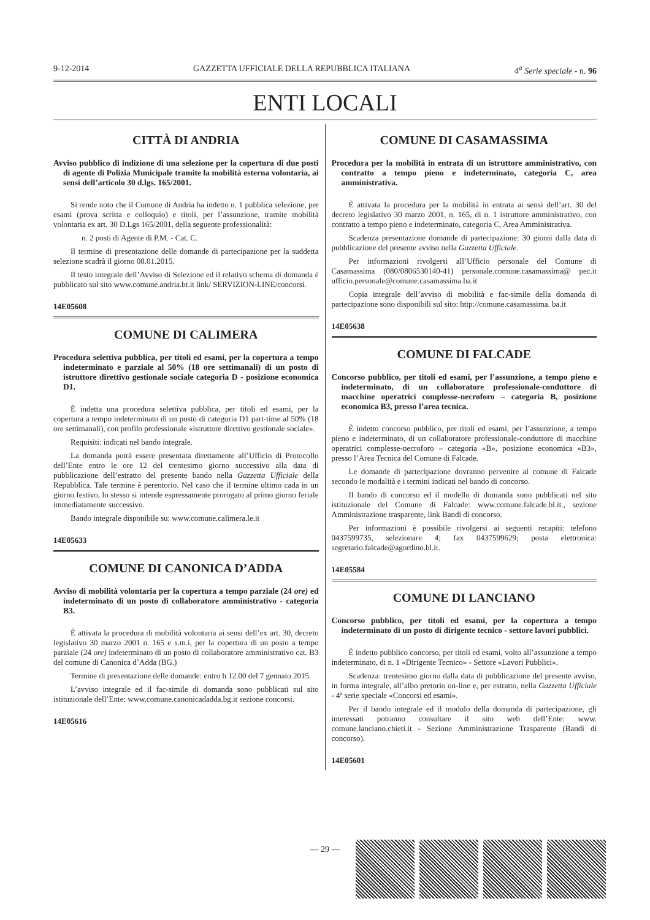9-12-2014 GAZZETTA UFFICIALE DELLA REPUBBLICA ITALIANA 4<sup>a</sup> Serie speciale - n. 96
ENTI LOCALI
CITTÀ DI ANDRIA
Avviso pubblico di indizione di una selezione per la copertura di due posti di agente di Polizia Municipale tramite la mobilità esterna volontaria, ai sensi dell’articolo 30 d.lgs. 165/2001.
Si rende noto che il Comune di Andria ha indetto n. 1 pubblica selezione, per esami (prova scritta e colloquio) e titoli, per l’assunzione, tramite mobilità volontaria ex art. 30 D.Lgs 165/2001, della seguente professionalità:
n. 2 posti di Agente di P.M. - Cat. C.
Il termine di presentazione delle domande di partecipazione per la suddetta selezione scadrà il giorno 08.01.2015.
Il testo integrale dell’Avviso di Selezione ed il relativo schema di domanda è pubblicato sul sito www.comune.andria.bt.it link/ SERVIZION-LINE/concorsi.
14E05608
COMUNE DI CALIMERA
Procedura selettiva pubblica, per titoli ed esami, per la copertura a tempo indeterminato e parziale al 50% (18 ore settimanali) di un posto di istruttore direttivo gestionale sociale categoria D - posizione economica D1.
È indetta una procedura selettiva pubblica, per titoli ed esami, per la copertura a tempo indeterminato di un posto di categoria D1 part-time al 50% (18 ore settimanali), con profilo professionale «istruttore direttivo gestionale sociale».
Requisiti: indicati nel bando integrale.
La domanda potrà essere presentata direttamente all’Ufficio di Protocollo dell’Ente entro le ore 12 del trentesimo giorno successivo alla data di pubblicazione dell’estratto del presente bando nella Gazzetta Ufficiale della Repubblica. Tale termine è perentorio. Nel caso che il termine ultimo cada in un giorno festivo, lo stesso si intende espressamente prorogato al primo giorno feriale immediatamente successivo.
Bando integrale disponibile su: www.comune.calimera.le.it
14E05633
COMUNE DI CANONICA D’ADDA
Avviso di mobilità volontaria per la copertura a tempo parziale (24 ore) ed indeterminato di un posto di collaboratore amministrativo - categoria B3.
È attivata la procedura di mobilità volontaria ai sensi dell’ex art. 30, decreto legislativo 30 marzo 2001 n. 165 e s.m.i, per la copertura di un posto a tempo parziale (24 ore) indeterminato di un posto di collaboratore amministrativo cat. B3 del comune di Canonica d’Adda (BG.)
Termine di presentazione delle domande: entro h 12.00 del 7 gennaio 2015.
L’avviso integrale ed il fac-simile di domanda sono pubblicati sul sito istituzionale dell’Ente: www.comune.canonicadadda.bg.it sezione concorsi.
14E05616
COMUNE DI CASAMASSIMA
Procedura per la mobilità in entrata di un istruttore amministrativo, con contratto a tempo pieno e indeterminato, categoria C, area amministrativa.
È attivata la procedura per la mobilità in entrata ai sensi dell’art. 30 del decreto legislativo 30 marzo 2001, n. 165, di n. 1 istruttore amministrativo, con contratto a tempo pieno e indeterminato, categoria C, Area Amministrativa.
Scadenza presentazione domande di partecipazione: 30 giorni dalla data di pubblicazione del presente avviso nella Gazzetta Ufficiale.
Per informazioni rivolgersi all’Ufficio personale del Comune di Casamassima (080/0806530140-41) personale.comune.casamassima@ pec.it ufficio.personale@comune.casamassima.ba.it
Copia integrale dell’avviso di mobilità e fac-simile della domanda di partecipazione sono disponibili sul sito: http://comune.casamassima. ba.it
14E05638
COMUNE DI FALCADE
Concorso pubblico, per titoli ed esami, per l’assunzione, a tempo pieno e indeterminato, di un collaboratore professionale-conduttore di macchine operatrici complesse-necroforo – categoria B, posizione economica B3, presso l’area tecnica.
È indetto concorso pubblico, per titoli ed esami, per l’assunzione, a tempo pieno e indeterminato, di un collaboratore professionale-conduttore di macchine operatrici complesse-necroforo – categoria «B», posizione economica «B3», presso l’Area Tecnica del Comune di Falcade.
Le domande di partecipazione dovranno pervenire al comune di Falcade secondo le modalità e i termini indicati nel bando di concorso.
Il bando di concorso ed il modello di domanda sono pubblicati nel sito istituzionale del Comune di Falcade: www.comune.falcade.bl.it., sezione Amministrazione trasparente, link Bandi di concorso.
Per informazioni è possibile rivolgersi ai seguenti recapiti: telefono 0437599735, selezionare 4; fax 0437599629; posta elettronica: segretario.falcade@agordino.bl.it.
14E05584
COMUNE DI LANCIANO
Concorso pubblico, per titoli ed esami, per la copertura a tempo indeterminato di un posto di dirigente tecnico - settore lavori pubblici.
È indetto pubblico concorso, per titoli ed esami, volto all’assunzione a tempo indeterminato, di n. 1 «Dirigente Tecnico» - Settore «Lavori Pubblici».
Scadenza: trentesimo giorno dalla data di pubblicazione del presente avviso, in forma integrale, all’albo pretorio on-line e, per estratto, nella Gazzetta Ufficiale - 4ª serie speciale «Concorsi ed esami».
Per il bando integrale ed il modulo della domanda di partecipazione, gli interessati potranno consultare il sito web dell’Ente: www. comune.lanciano.chieti.it - Sezione Amministrazione Trasparente (Bandi di concorso).
14E05601
— 29 —